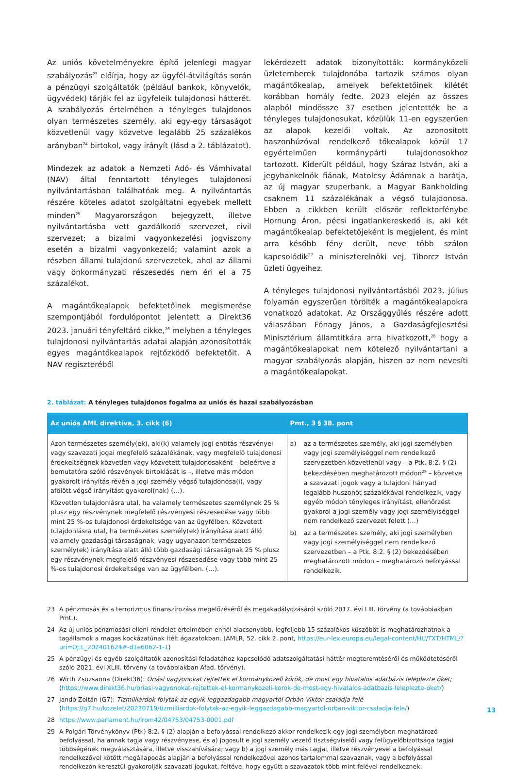Az uniós követelményekre építő jelenlegi magyar szabályozás<sup>23</sup> előírja, hogy az ügyfél-átvilágítás során a pénzügyi szolgáltatók (például bankok, könyvelők, ügyvédek) tárják fel az ügyfeleik tulajdonosi hátterét. A szabályozás értelmében a tényleges tulajdonos olyan természetes személy, aki egy-egy társaságot közvetlenül vagy közvetve legalább 25 százalékos arányban<sup>24</sup> birtokol, vagy irányít (lásd a 2. táblázatot).
Mindezek az adatok a Nemzeti Adó- és Vámhivatal (NAV) által fenntartott tényleges tulajdonosi nyilvántartásban találhatóak meg. A nyilvántartás részére köteles adatot szolgáltatni egyebek mellett minden<sup>25</sup> Magyarországon bejegyzett, illetve nyilvántartásba vett gazdálkodó szervezet, civil szervezet; a bizalmi vagyonkezelési jogviszony esetén a bizalmi vagyonkezelő; valamint azok a részben állami tulajdonú szervezetek, ahol az állami vagy önkormányzati részesedés nem éri el a 75 százalékot.
A magántőkealapok befektetőinek megismerése szempontjából fordulópontot jelentett a Direkt36 2023. januári tényfeltáró cikke,<sup>26</sup> melyben a tényleges tulajdonosi nyilvántartás adatai alapján azonosították egyes magántőkealapok rejtőzködő befektetőit. A NAV regiszteréből
lekérdezett adatok bizonyították: kormányközeli üzletemberek tulajdonába tartozik számos olyan magántőkealap, amelyek befektetőinek kilétét korábban homály fedte. 2023 elején az összes alapból mindössze 37 esetben jelentették be a tényleges tulajdonosukat, közülük 11-en egyszerűen az alapok kezelői voltak. Az azonosított haszonhúzóval rendelkező tőkealapok közül 17 egyértelműen kormánypárti tulajdonosokhoz tartozott. Kiderült például, hogy Száraz István, aki a jegybankelnök fiának, Matolcsy Ádámnak a barátja, az új magyar szuperbank, a Magyar Bankholding csaknem 11 százalékának a végső tulajdonosa. Ebben a cikkben került először reflektorfénybe Hornung Áron, pécsi ingatlankereskedő is, aki két magántőkealap befektetőjeként is megjelent, és mint arra később fény derült, neve több szálon kapcsolódik<sup>27</sup> a miniszterelnöki vej, Tiborcz István üzleti ügyeihez.
A tényleges tulajdonosi nyilvántartásból 2023. július folyamán egyszerűen törölték a magántőkealapokra vonatkozó adatokat. Az Országgyűlés részére adott válaszában Fónagy János, a Gazdaságfejlesztési Minisztérium államtitkára arra hivatkozott,<sup>28</sup> hogy a magántőkealapokat nem kötelező nyilvántartani a magyar szabályozás alapján, hiszen az nem nevesíti a magántőkealapokat.
2. táblázat: A tényleges tulajdonos fogalma az uniós és hazai szabályozásban
| Az uniós AML direktíva, 3. cikk (6) | Pmt., 3 § 38. pont |
| --- | --- |
| Azon természetes személy(ek), aki(k) valamely jogi entitás részvényei vagy szavazati jogai megfelelő százalékának, vagy megfelelő tulajdonosi érdekeltségnek közvetlen vagy közvetett tulajdonosaként – beleértve a bemutatóra szóló részvények birtoklását is –, illetve más módon gyakorolt irányítás révén a jogi személy végső tulajdonosa(i), vagy afölött végső irányítást gyakorol(nak) (…). Közvetlen tulajdonlásra utal, ha valamely természetes személynek 25 % plusz egy részvénynek megfelelő részvényesi részesedése vagy több mint 25 %-os tulajdonosi érdekeltsége van az ügyfélben. Közvetett tulajdonlásra utal, ha természetes személy(ek) irányítása alatt álló valamely gazdasági társaságnak, vagy ugyanazon természetes személy(ek) irányítása alatt álló több gazdasági társaságnak 25 % plusz egy részvénynek megfelelő részvényesi részesedése vagy több mint 25 %-os tulajdonosi érdekeltsége van az ügyfélben. (…). | a) az a természetes személy, aki jogi személyben vagy jogi személyiséggel nem rendelkező szervezetben közvetlenül vagy – a Ptk. 8:2. § (2) bekezdésében meghatározott módon<sup>29</sup> – közvetve a szavazati jogok vagy a tulajdoni hányad legalább huszonöt százalékával rendelkezik, vagy egyéb módon tényleges irányítást, ellenőrzést gyakorol a jogi személy vagy jogi személyiséggel nem rendelkező szervezet felett (…) b) az a természetes személy, aki jogi személyben vagy jogi személyiséggel nem rendelkező szervezetben – a Ptk. 8:2. § (2) bekezdésében meghatározott módon – meghatározó befolyással rendelkezik. |
23 A pénzmosás és a terrorizmus finanszírozása megelőzéséről és megakadályozásáról szóló 2017. évi LIII. törvény (a továbbiakban Pmt.).
24 Az új uniós pénzmosási elleni rendelet értelmében ennél alacsonyabb, legfeljebb 15 százalékos küszöböt is meghatározhatnak a tagállamok a magas kockázatúnak ítélt ágazatokban. (AMLR, 52. cikk 2. pont, https://eur-lex.europa.eu/legal-content/HU/TXT/HTML/?uri=OJ:L_202401624#-d1e6062-1-1)
25 A pénzügyi és egyéb szolgáltatók azonosítási feladatához kapcsolódó adatszolgáltatási háttér megteremtéséről és működtetéséről szóló 2021. évi XLIII. törvény (a továbbiakban Afad. törvény).
26 Wirth Zsuzsanna (Direkt36): Óriási vagyonokat rejtettek el kormányközeli körök, de most egy hivatalos adatbázis leleplezte őket; (https://www.direkt36.hu/oriasi-vagyonokat-rejtettek-el-kormanykozeli-korok-de-most-egy-hivatalos-adatbazis-leleplezte-oket/)
27 Jandó Zoltán (G7): Tízmilliárdok folytak az egyik leggazdagabb magyartól Orbán Viktor családja felé (https://g7.hu/kozelet/20230719/tizmilliardok-folytak-az-egyik-leggazdagabb-magyartol-orban-viktor-csaladja-fele/)
28 https://www.parlament.hu/irom42/04753/04753-0001.pdf
29 A Polgári Törvénykönyv (Ptk) 8:2. § (2) alapján a befolyással rendelkező akkor rendelkezik egy jogi személyben meghatározó befolyással, ha annak tagja vagy részvényese, és a) jogosult e jogi személy vezető tisztségviselői vagy felügyelőbizottsága tagjai többségének megválasztására, illetve visszahívására; vagy b) a jogi személy más tagjai, illetve részvényesei a befolyással rendelkezővel kötött megállapodás alapján a befolyással rendelkezővel azonos tartalommal szavaznak, vagy a befolyással rendelkezőn keresztül gyakorolják szavazati jogukat, feltéve, hogy együtt a szavazatok több mint felével rendelkeznek.
13